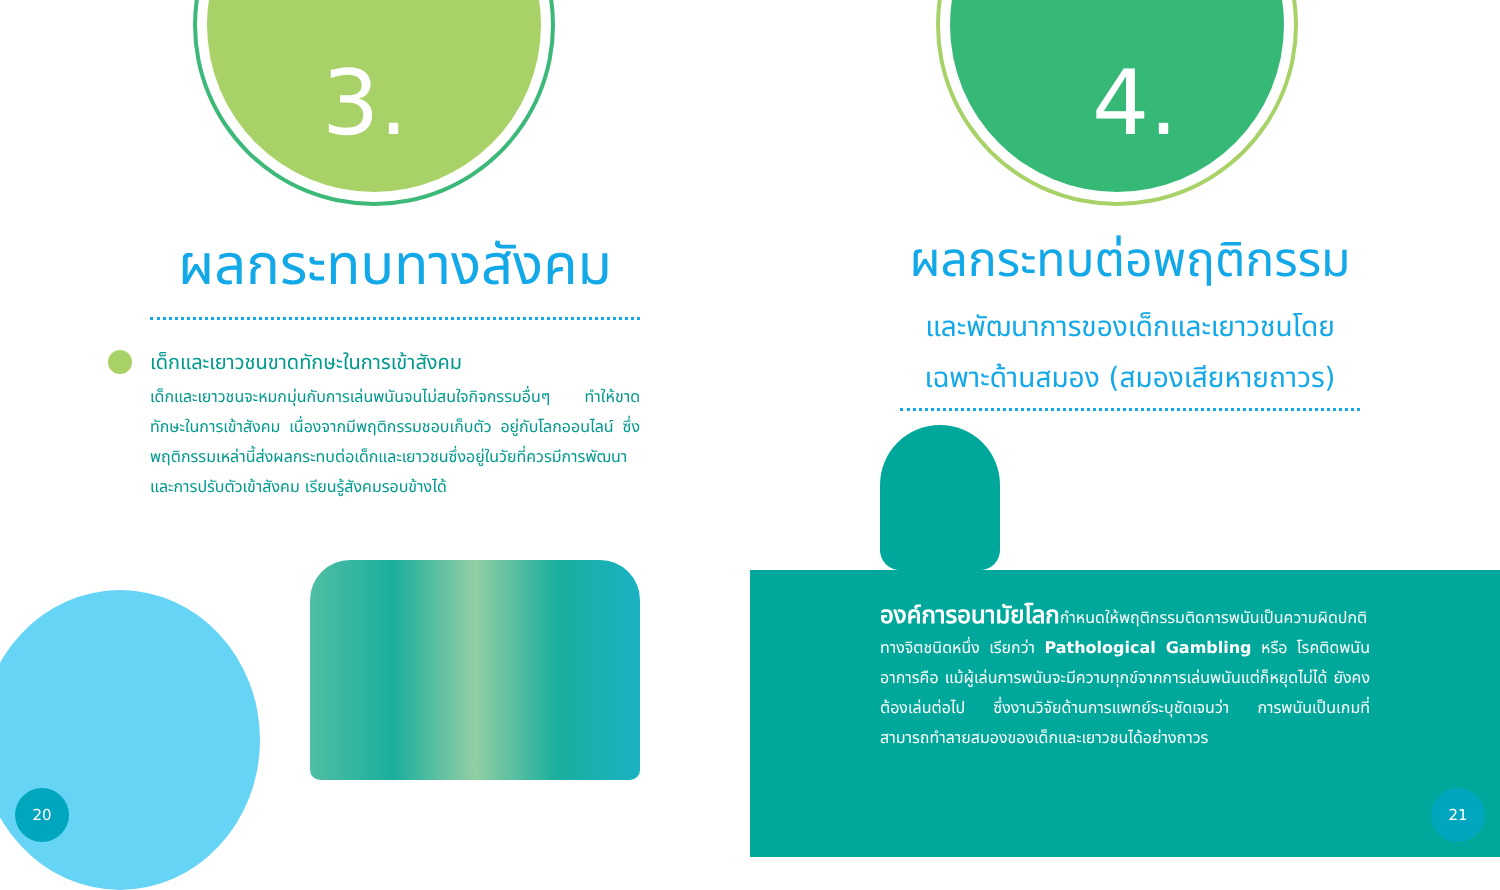3.
ผลกระทบทางสังคม
เด็กและเยาวชนขาดทักษะในการเข้าสังคม
เด็กและเยาวชนจะหมกมุ่นกับการเล่นพนันจนไม่สนใจกิจกรรมอื่นๆ ทำให้ขาดทักษะในการเข้าสังคม เนื่องจากมีพฤติกรรมชอบเก็บตัว อยู่กับโลกออนไลน์ ซึ่งพฤติกรรมเหล่านี้ส่งผลกระทบต่อเด็กและเยาวชนซึ่งอยู่ในวัยที่ควรมีการพัฒนาและการปรับตัวเข้าสังคม เรียนรู้สังคมรอบข้างได้
20
4.
ผลกระทบต่อพฤติกรรม
และพัฒนาการของเด็กและเยาวชนโดย
เฉพาะด้านสมอง (สมองเสียหายถาวร)
องค์การอนามัยโลกกำหนดให้พฤติกรรมติดการพนันเป็นความผิดปกติทางจิตชนิดหนึ่ง เรียกว่า Pathological Gambling หรือ โรคติดพนัน อาการคือ แม้ผู้เล่นการพนันจะมีความทุกข์จากการเล่นพนันแต่ก็หยุดไม่ได้ ยังคงต้องเล่นต่อไป ซึ่งงานวิจัยด้านการแพทย์ระบุชัดเจนว่า การพนันเป็นเกมที่สามารถทำลายสมองของเด็กและเยาวชนได้อย่างถาวร
21